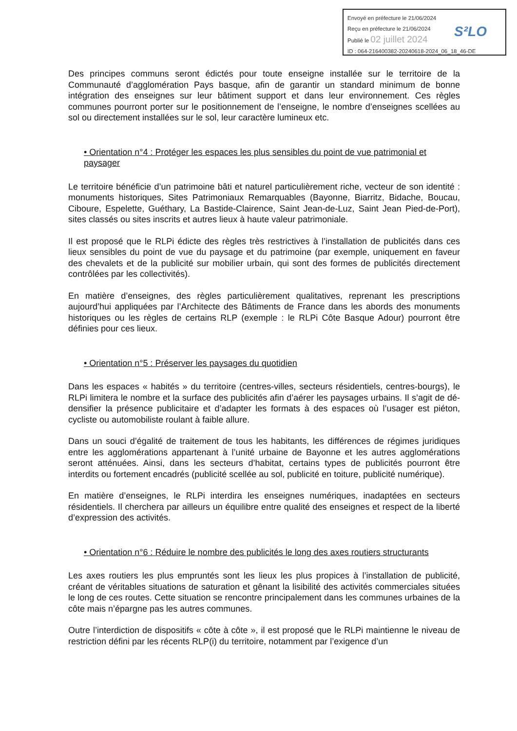Envoyé en préfecture le 21/06/2024
Reçu en préfecture le 21/06/2024
Publié le 02 juillet 2024
ID : 064-216400382-20240618-2024_06_18_46-DE
S²LO
Des principes communs seront édictés pour toute enseigne installée sur le territoire de la Communauté d’agglomération Pays basque, afin de garantir un standard minimum de bonne intégration des enseignes sur leur bâtiment support et dans leur environnement. Ces règles communes pourront porter sur le positionnement de l’enseigne, le nombre d’enseignes scellées au sol ou directement installées sur le sol, leur caractère lumineux etc.
• Orientation n°4 : Protéger les espaces les plus sensibles du point de vue patrimonial et paysager
Le territoire bénéficie d’un patrimoine bâti et naturel particulièrement riche, vecteur de son identité : monuments historiques, Sites Patrimoniaux Remarquables (Bayonne, Biarritz, Bidache, Boucau, Ciboure, Espelette, Guéthary, La Bastide-Clairence, Saint Jean-de-Luz, Saint Jean Pied-de-Port), sites classés ou sites inscrits et autres lieux à haute valeur patrimoniale.
Il est proposé que le RLPi édicte des règles très restrictives à l’installation de publicités dans ces lieux sensibles du point de vue du paysage et du patrimoine (par exemple, uniquement en faveur des chevalets et de la publicité sur mobilier urbain, qui sont des formes de publicités directement contrôlées par les collectivités).
En matière d’enseignes, des règles particulièrement qualitatives, reprenant les prescriptions aujourd’hui appliquées par l’Architecte des Bâtiments de France dans les abords des monuments historiques ou les règles de certains RLP (exemple : le RLPi Côte Basque Adour) pourront être définies pour ces lieux.
• Orientation n°5 : Préserver les paysages du quotidien
Dans les espaces « habités » du territoire (centres-villes, secteurs résidentiels, centres-bourgs), le RLPi limitera le nombre et la surface des publicités afin d’aérer les paysages urbains. Il s’agit de dé-densifier la présence publicitaire et d’adapter les formats à des espaces où l’usager est piéton, cycliste ou automobiliste roulant à faible allure.
Dans un souci d’égalité de traitement de tous les habitants, les différences de régimes juridiques entre les agglomérations appartenant à l’unité urbaine de Bayonne et les autres agglomérations seront atténuées. Ainsi, dans les secteurs d’habitat, certains types de publicités pourront être interdits ou fortement encadrés (publicité scellée au sol, publicité en toiture, publicité numérique).
En matière d’enseignes, le RLPi interdira les enseignes numériques, inadaptées en secteurs résidentiels. Il cherchera par ailleurs un équilibre entre qualité des enseignes et respect de la liberté d’expression des activités.
• Orientation n°6 : Réduire le nombre des publicités le long des axes routiers structurants
Les axes routiers les plus empruntés sont les lieux les plus propices à l’installation de publicité, créant de véritables situations de saturation et gênant la lisibilité des activités commerciales situées le long de ces routes. Cette situation se rencontre principalement dans les communes urbaines de la côte mais n’épargne pas les autres communes.
Outre l’interdiction de dispositifs « côte à côte », il est proposé que le RLPi maintienne le niveau de restriction défini par les récents RLP(i) du territoire, notamment par l’exigence d’un